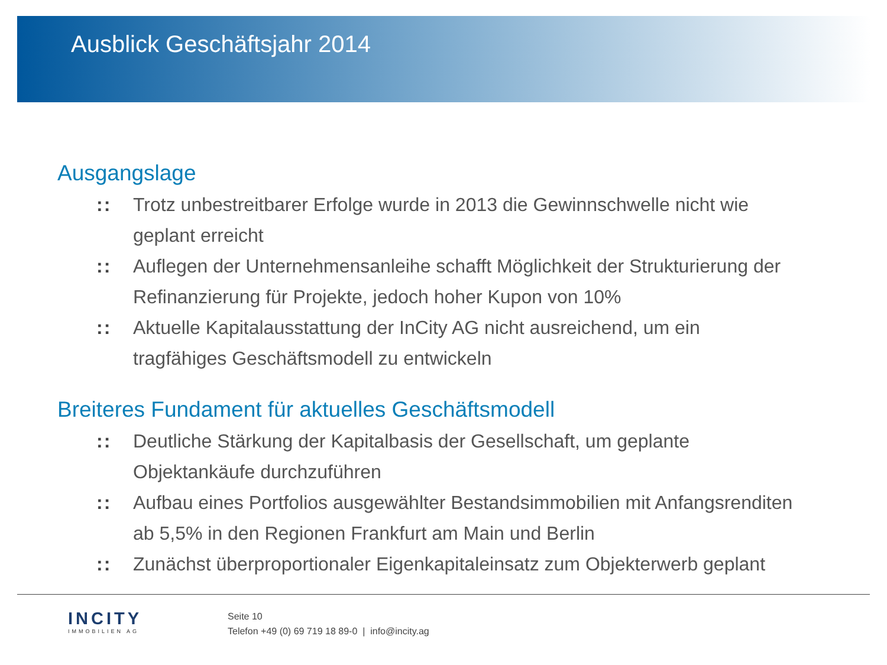Ausblick Geschäftsjahr 2014
Ausgangslage
:: Trotz unbestreitbarer Erfolge wurde in 2013 die Gewinnschwelle nicht wie geplant erreicht
:: Auflegen der Unternehmensanleihe schafft Möglichkeit der Strukturierung der Refinanzierung für Projekte, jedoch hoher Kupon von 10%
:: Aktuelle Kapitalausstattung der InCity AG nicht ausreichend, um ein tragfähiges Geschäftsmodell zu entwickeln
Breiteres Fundament für aktuelles Geschäftsmodell
:: Deutliche Stärkung der Kapitalbasis der Gesellschaft, um geplante Objektankäufe durchzuführen
:: Aufbau eines Portfolios ausgewählter Bestandsimmobilien mit Anfangsrenditen ab 5,5% in den Regionen Frankfurt am Main und Berlin
:: Zunächst überproportionaler Eigenkapitaleinsatz zum Objekterwerb geplant
INCITY
IMMOBILIEN AG
Seite 10
Telefon +49 (0) 69 719 18 89-0 | info@incity.ag